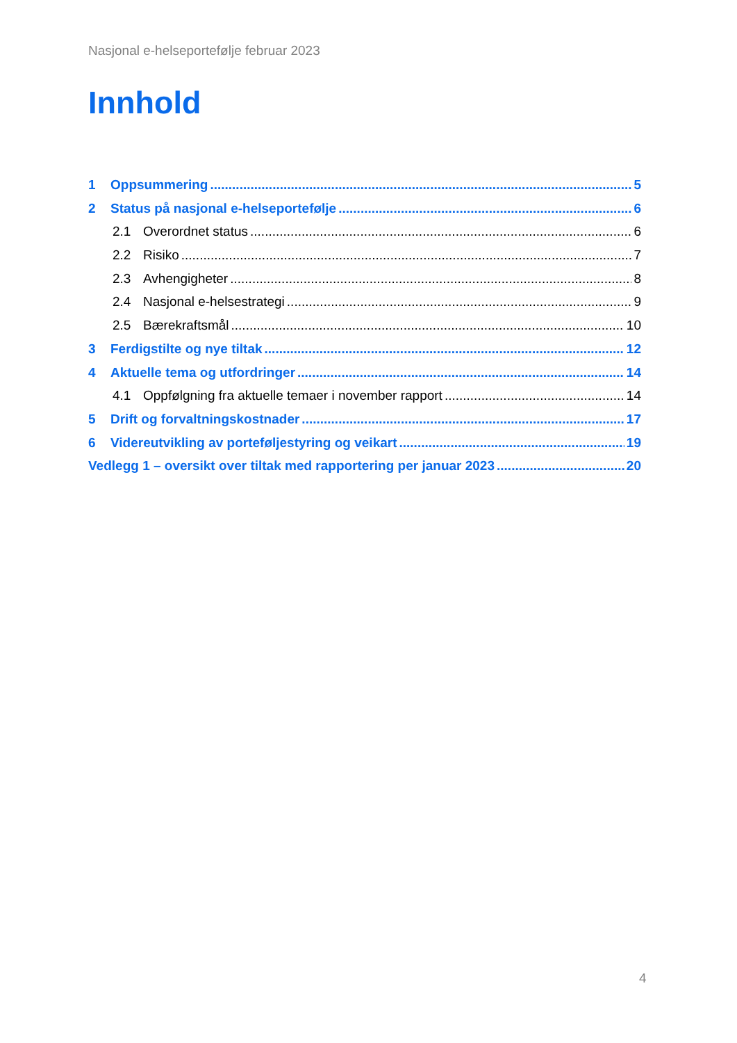Nasjonal e-helseportefølje februar 2023
Innhold
1 Oppsummering 5
2 Status på nasjonal e-helseportefølje 6
2.1 Overordnet status 6
2.2 Risiko 7
2.3 Avhengigheter 8
2.4 Nasjonal e-helsestrategi 9
2.5 Bærekraftsmål 10
3 Ferdigstilte og nye tiltak 12
4 Aktuelle tema og utfordringer 14
4.1 Oppfølgning fra aktuelle temaer i november rapport 14
5 Drift og forvaltningskostnader 17
6 Videreutvikling av porteføljestyring og veikart 19
Vedlegg 1 – oversikt over tiltak med rapportering per januar 2023 20
4